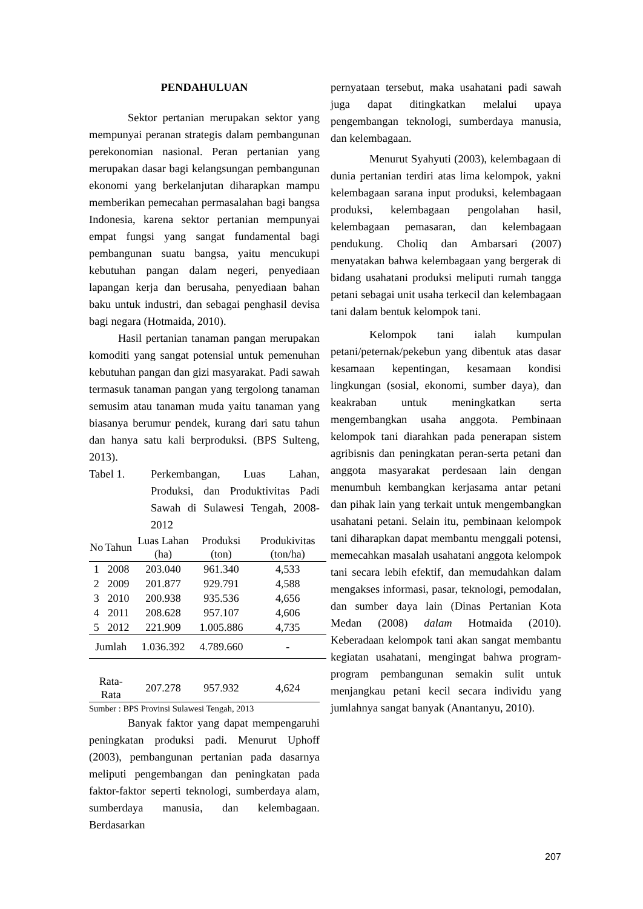PENDAHULUAN
Sektor pertanian merupakan sektor yang mempunyai peranan strategis dalam pembangunan perekonomian nasional. Peran pertanian yang merupakan dasar bagi kelangsungan pembangunan ekonomi yang berkelanjutan diharapkan mampu memberikan pemecahan permasalahan bagi bangsa Indonesia, karena sektor pertanian mempunyai empat fungsi yang sangat fundamental bagi pembangunan suatu bangsa, yaitu mencukupi kebutuhan pangan dalam negeri, penyediaan lapangan kerja dan berusaha, penyediaan bahan baku untuk industri, dan sebagai penghasil devisa bagi negara (Hotmaida, 2010).
Hasil pertanian tanaman pangan merupakan komoditi yang sangat potensial untuk pemenuhan kebutuhan pangan dan gizi masyarakat. Padi sawah termasuk tanaman pangan yang tergolong tanaman semusim atau tanaman muda yaitu tanaman yang biasanya berumur pendek, kurang dari satu tahun dan hanya satu kali berproduksi. (BPS Sulteng, 2013).
Tabel 1. Perkembangan, Luas Lahan, Produksi, dan Produktivitas Padi Sawah di Sulawesi Tengah, 2008-2012
| No | Tahun | Luas Lahan (ha) | Produksi (ton) | Produkivitas (ton/ha) |
| --- | --- | --- | --- | --- |
| 1 | 2008 | 203.040 | 961.340 | 4,533 |
| 2 | 2009 | 201.877 | 929.791 | 4,588 |
| 3 | 2010 | 200.938 | 935.536 | 4,656 |
| 4 | 2011 | 208.628 | 957.107 | 4,606 |
| 5 | 2012 | 221.909 | 1.005.886 | 4,735 |
| Jumlah | | 1.036.392 | 4.789.660 | - |
| Rata-Rata | | 207.278 | 957.932 | 4,624 |
Sumber : BPS Provinsi Sulawesi Tengah, 2013
Banyak faktor yang dapat mempengaruhi peningkatan produksi padi. Menurut Uphoff (2003), pembangunan pertanian pada dasarnya meliputi pengembangan dan peningkatan pada faktor-faktor seperti teknologi, sumberdaya alam, sumberdaya manusia, dan kelembagaan. Berdasarkan
pernyataan tersebut, maka usahatani padi sawah juga dapat ditingkatkan melalui upaya pengembangan teknologi, sumberdaya manusia, dan kelembagaan.
Menurut Syahyuti (2003), kelembagaan di dunia pertanian terdiri atas lima kelompok, yakni kelembagaan sarana input produksi, kelembagaan produksi, kelembagaan pengolahan hasil, kelembagaan pemasaran, dan kelembagaan pendukung. Choliq dan Ambarsari (2007) menyatakan bahwa kelembagaan yang bergerak di bidang usahatani produksi meliputi rumah tangga petani sebagai unit usaha terkecil dan kelembagaan tani dalam bentuk kelompok tani.
Kelompok tani ialah kumpulan petani/peternak/pekebun yang dibentuk atas dasar kesamaan kepentingan, kesamaan kondisi lingkungan (sosial, ekonomi, sumber daya), dan keakraban untuk meningkatkan serta mengembangkan usaha anggota. Pembinaan kelompok tani diarahkan pada penerapan sistem agribisnis dan peningkatan peran-serta petani dan anggota masyarakat perdesaan lain dengan menumbuh kembangkan kerjasama antar petani dan pihak lain yang terkait untuk mengembangkan usahatani petani. Selain itu, pembinaan kelompok tani diharapkan dapat membantu menggali potensi, memecahkan masalah usahatani anggota kelompok tani secara lebih efektif, dan memudahkan dalam mengakses informasi, pasar, teknologi, pemodalan, dan sumber daya lain (Dinas Pertanian Kota Medan (2008) dalam Hotmaida (2010). Keberadaan kelompok tani akan sangat membantu kegiatan usahatani, mengingat bahwa program-program pembangunan semakin sulit untuk menjangkau petani kecil secara individu yang jumlahnya sangat banyak (Anantanyu, 2010).
207